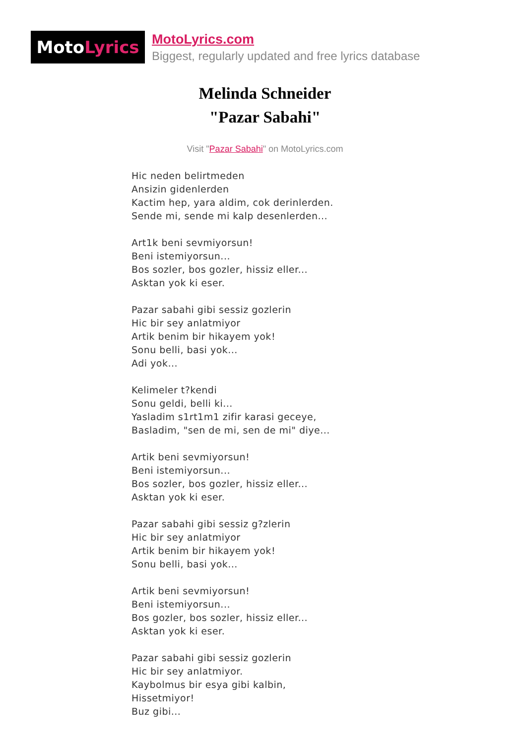Moto Lyrics
MotoLyrics.com
Biggest, regularly updated and free lyrics database
Melinda Schneider
"Pazar Sabahi"
Visit "Pazar Sabahi" on MotoLyrics.com
Hic neden belirtmeden
Ansizin gidenlerden
Kactim hep, yara aldim, cok derinlerden.
Sende mi, sende mi kalp desenlerden...
Art1k beni sevmiyorsun!
Beni istemiyorsun...
Bos sozler, bos gozler, hissiz eller...
Asktan yok ki eser.
Pazar sabahi gibi sessiz gozlerin
Hic bir sey anlatmiyor
Artik benim bir hikayem yok!
Sonu belli, basi yok...
Adi yok...
Kelimeler t?kendi
Sonu geldi, belli ki...
Yasladim s1rt1m1 zifir karasi geceye,
Basladim, "sen de mi, sen de mi" diye...
Artik beni sevmiyorsun!
Beni istemiyorsun...
Bos sozler, bos gozler, hissiz eller...
Asktan yok ki eser.
Pazar sabahi gibi sessiz g?zlerin
Hic bir sey anlatmiyor
Artik benim bir hikayem yok!
Sonu belli, basi yok...
Artik beni sevmiyorsun!
Beni istemiyorsun...
Bos gozler, bos sozler, hissiz eller...
Asktan yok ki eser.
Pazar sabahi gibi sessiz gozlerin
Hic bir sey anlatmiyor.
Kaybolmus bir esya gibi kalbin,
Hissetmiyor!
Buz gibi...